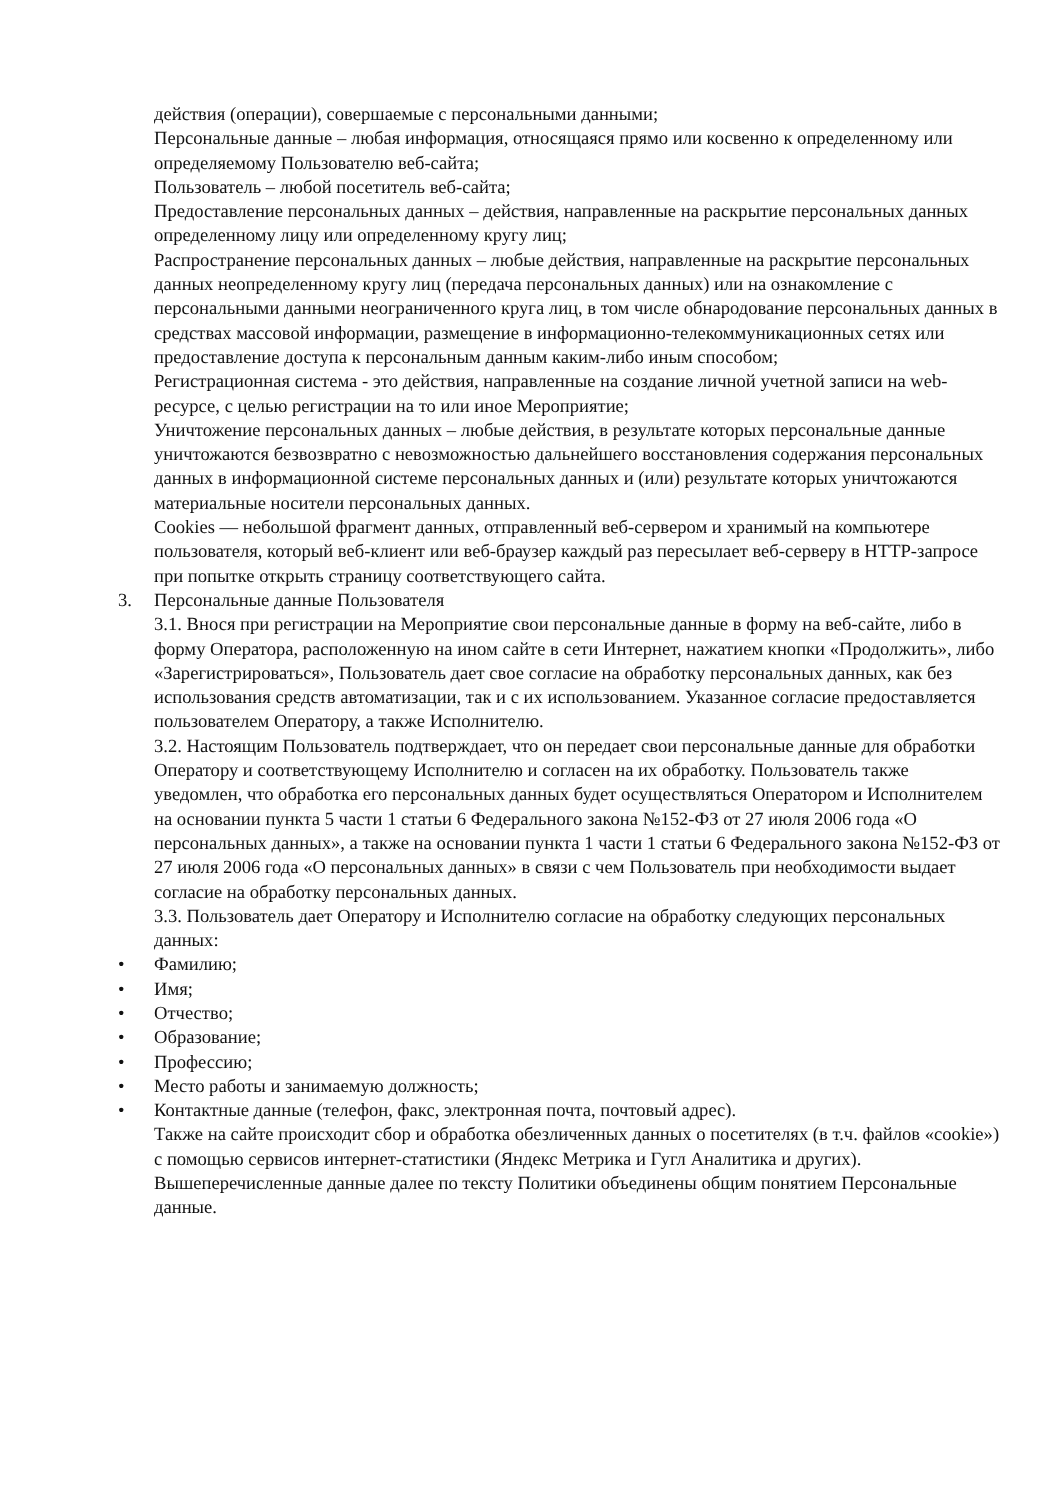действия (операции), совершаемые с персональными данными;
Персональные данные – любая информация, относящаяся прямо или косвенно к определенному или определяемому Пользователю веб-сайта;
Пользователь – любой посетитель веб-сайта;
Предоставление персональных данных – действия, направленные на раскрытие персональных данных определенному лицу или определенному кругу лиц;
Распространение персональных данных – любые действия, направленные на раскрытие персональных данных неопределенному кругу лиц (передача персональных данных) или на ознакомление с персональными данными неограниченного круга лиц, в том числе обнародование персональных данных в средствах массовой информации, размещение в информационно-телекоммуникационных сетях или предоставление доступа к персональным данным каким-либо иным способом;
Регистрационная система - это действия, направленные на создание личной учетной записи на web-ресурсе, с целью регистрации на то или иное Мероприятие;
Уничтожение персональных данных – любые действия, в результате которых персональные данные уничтожаются безвозвратно с невозможностью дальнейшего восстановления содержания персональных данных в информационной системе персональных данных и (или) результате которых уничтожаются материальные носители персональных данных.
Cookies — небольшой фрагмент данных, отправленный веб-сервером и хранимый на компьютере пользователя, который веб-клиент или веб-браузер каждый раз пересылает веб-серверу в HTTP-запросе при попытке открыть страницу соответствующего сайта.
3. Персональные данные Пользователя
3.1. Внося при регистрации на Мероприятие свои персональные данные в форму на веб-сайте, либо в форму Оператора, расположенную на ином сайте в сети Интернет, нажатием кнопки «Продолжить», либо «Зарегистрироваться», Пользователь дает свое согласие на обработку персональных данных, как без использования средств автоматизации, так и с их использованием. Указанное согласие предоставляется пользователем Оператору, а также Исполнителю.
3.2. Настоящим Пользователь подтверждает, что он передает свои персональные данные для обработки Оператору и соответствующему Исполнителю и согласен на их обработку. Пользователь также уведомлен, что обработка его персональных данных будет осуществляться Оператором и Исполнителем на основании пункта 5 части 1 статьи 6 Федерального закона №152-ФЗ от 27 июля 2006 года «О персональных данных», а также на основании пункта 1 части 1 статьи 6 Федерального закона №152-ФЗ от 27 июля 2006 года «О персональных данных» в связи с чем Пользователь при необходимости выдает согласие на обработку персональных данных.
3.3. Пользователь дает Оператору и Исполнителю согласие на обработку следующих персональных данных:
• Фамилию;
• Имя;
• Отчество;
• Образование;
• Профессию;
• Место работы и занимаемую должность;
• Контактные данные (телефон, факс, электронная почта, почтовый адрес).
Также на сайте происходит сбор и обработка обезличенных данных о посетителях (в т.ч. файлов «cookie») с помощью сервисов интернет-статистики (Яндекс Метрика и Гугл Аналитика и других).
Вышеперечисленные данные далее по тексту Политики объединены общим понятием Персональные данные.